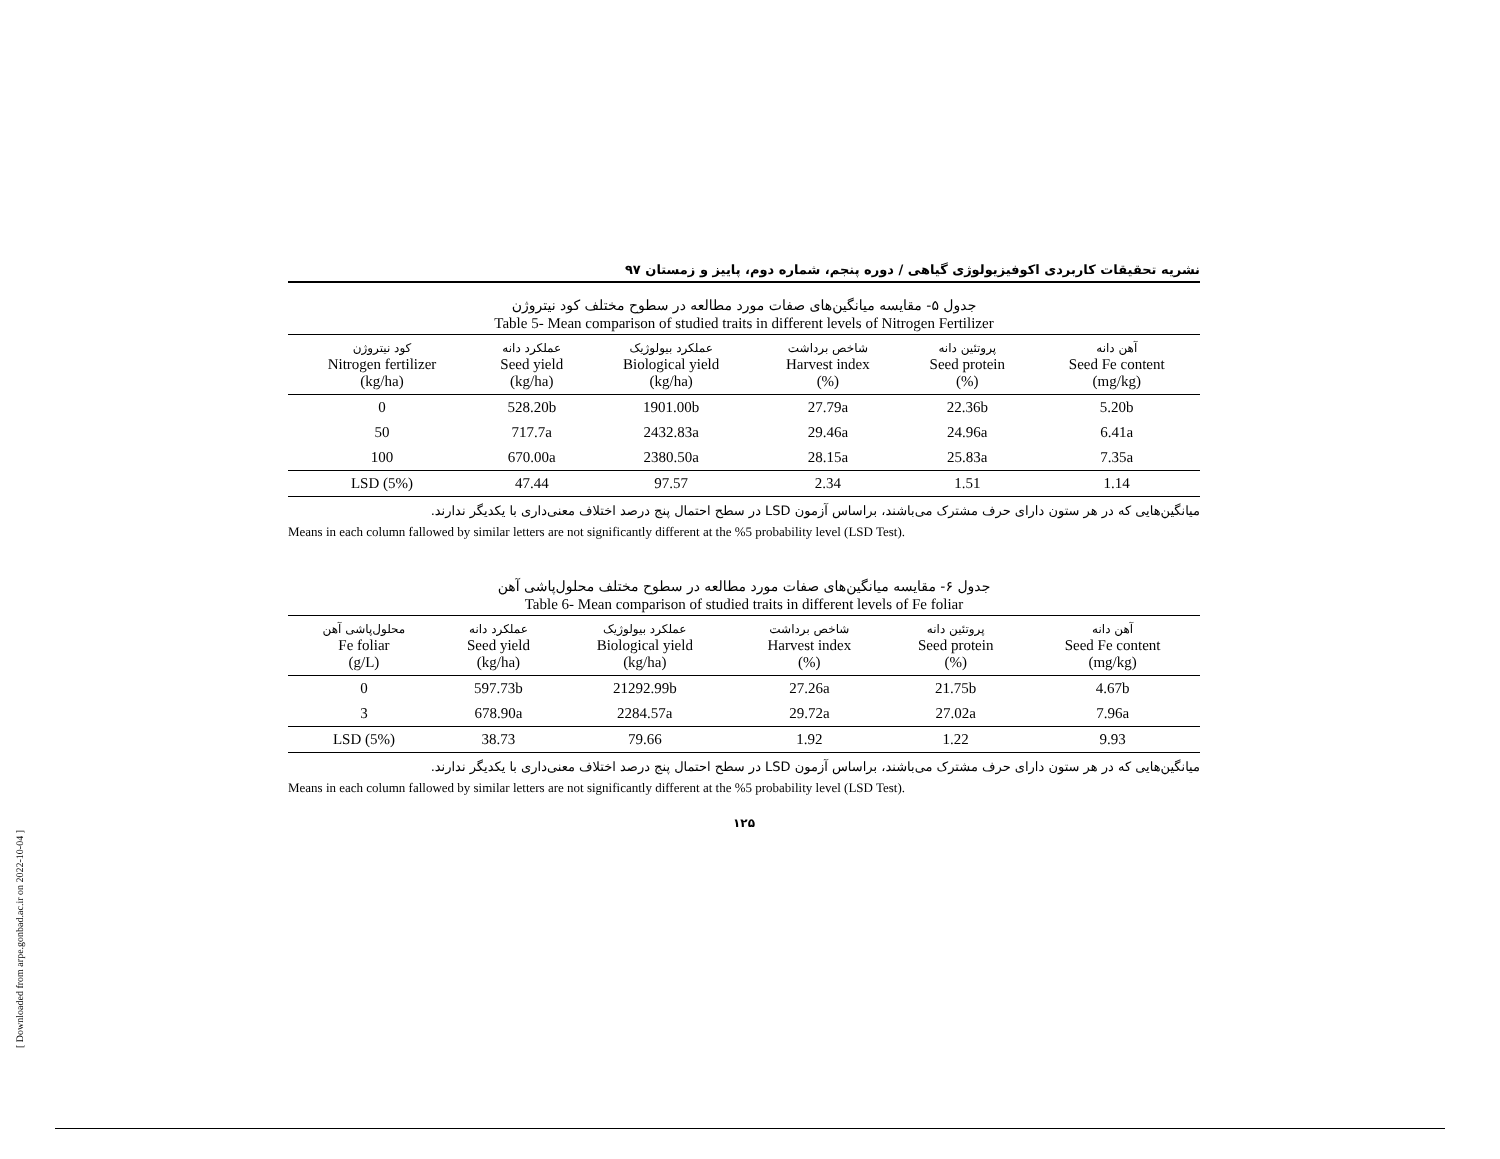[ Downloaded from arpe.gonbad.ac.ir on 2022-10-04 ]
نشریه تحقیقات کاربردی اکوفیزیولوژی گیاهی / دوره پنجم، شماره دوم، پاییز و زمستان ۹۷
جدول ۵- مقایسه میانگین‌های صفات مورد مطالعه در سطوح مختلف کود نیتروژن
Table 5- Mean comparison of studied traits in different levels of Nitrogen Fertilizer
| کود نیتروژن Nitrogen fertilizer (kg/ha) | عملکرد دانه Seed yield (kg/ha) | عملکرد بیولوژیک Biological yield (kg/ha) | شاخص برداشت Harvest index (%) | پروتئین دانه Seed protein (%) | آهن دانه Seed Fe content (mg/kg) |
| --- | --- | --- | --- | --- | --- |
| 0 | 528.20b | 1901.00b | 27.79a | 22.36b | 5.20b |
| 50 | 717.7a | 2432.83a | 29.46a | 24.96a | 6.41a |
| 100 | 670.00a | 2380.50a | 28.15a | 25.83a | 7.35a |
| LSD (5%) | 47.44 | 97.57 | 2.34 | 1.51 | 1.14 |
میانگین‌هایی که در هر ستون دارای حرف مشترک می‌باشند، براساس آزمون LSD در سطح احتمال پنج درصد اختلاف معنی‌داری با یکدیگر ندارند.
Means in each column fallowed by similar letters are not significantly different at the %5 probability level (LSD Test).
جدول ۶- مقایسه میانگین‌های صفات مورد مطالعه در سطوح مختلف محلول‌پاشی آهن
Table 6- Mean comparison of studied traits in different levels of Fe foliar
| محلول‌پاشی آهن Fe foliar (g/L) | عملکرد دانه Seed yield (kg/ha) | عملکرد بیولوژیک Biological yield (kg/ha) | شاخص برداشت Harvest index (%) | پروتئین دانه Seed protein (%) | آهن دانه Seed Fe content (mg/kg) |
| --- | --- | --- | --- | --- | --- |
| 0 | 597.73b | 21292.99b | 27.26a | 21.75b | 4.67b |
| 3 | 678.90a | 2284.57a | 29.72a | 27.02a | 7.96a |
| LSD (5%) | 38.73 | 79.66 | 1.92 | 1.22 | 9.93 |
میانگین‌هایی که در هر ستون دارای حرف مشترک می‌باشند، براساس آزمون LSD در سطح احتمال پنج درصد اختلاف معنی‌داری با یکدیگر ندارند.
Means in each column fallowed by similar letters are not significantly different at the %5 probability level (LSD Test).
۱۲۵